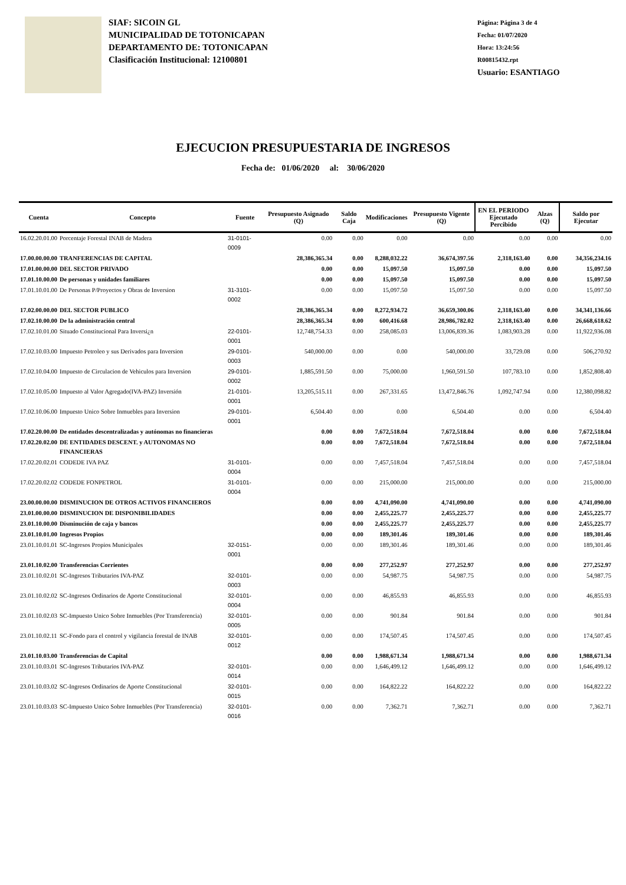SIAF: SICOIN GL
MUNICIPALIDAD DE TOTONICAPAN
DEPARTAMENTO DE: TOTONICAPAN
Clasificación Institucional: 12100801
Página: Página 3 de 4
Fecha: 01/07/2020
Hora: 13:24:56
R00815432.rpt
Usuario: ESANTIAGO
EJECUCION PRESUPUESTARIA DE INGRESOS
Fecha de: 01/06/2020 al: 30/06/2020
| Cuenta | Concepto | Fuente | Presupuesto Asignado (Q) | Saldo Caja | Modificaciones | Presupuesto Vigente (Q) | EN EL PERIODO Ejecutado Percibido | Alzas (Q) | Saldo por Ejecutar |
| --- | --- | --- | --- | --- | --- | --- | --- | --- | --- |
| 16.02.20.01.00 | Porcentaje Forestal INAB de Madera | 31-0101-0009 | 0.00 | 0.00 | 0.00 | 0.00 | 0.00 | 0.00 | 0.00 |
| 17.00.00.00.00 | TRANFERENCIAS DE CAPITAL | | 28,386,365.34 | 0.00 | 8,288,032.22 | 36,674,397.56 | 2,318,163.40 | 0.00 | 34,356,234.16 |
| 17.01.00.00.00 | DEL SECTOR PRIVADO | | 0.00 | 0.00 | 15,097.50 | 15,097.50 | 0.00 | 0.00 | 15,097.50 |
| 17.01.10.00.00 | De personas y unidades familiares | | 0.00 | 0.00 | 15,097.50 | 15,097.50 | 0.00 | 0.00 | 15,097.50 |
| 17.01.10.01.00 | De Personas P/Proyectos y Obras de Inversion | 31-3101-0002 | 0.00 | 0.00 | 15,097.50 | 15,097.50 | 0.00 | 0.00 | 15,097.50 |
| 17.02.00.00.00 | DEL SECTOR PUBLICO | | 28,386,365.34 | 0.00 | 8,272,934.72 | 36,659,300.06 | 2,318,163.40 | 0.00 | 34,341,136.66 |
| 17.02.10.00.00 | De la administración central | | 28,386,365.34 | 0.00 | 600,416.68 | 28,986,782.02 | 2,318,163.40 | 0.00 | 26,668,618.62 |
| 17.02.10.01.00 | Situado Constitucional Para Inversi¿n | 22-0101-0001 | 12,748,754.33 | 0.00 | 258,085.03 | 13,006,839.36 | 1,083,903.28 | 0.00 | 11,922,936.08 |
| 17.02.10.03.00 | Impuesto Petroleo y sus Derivados para Inversion | 29-0101-0003 | 540,000.00 | 0.00 | 0.00 | 540,000.00 | 33,729.08 | 0.00 | 506,270.92 |
| 17.02.10.04.00 | Impuesto de Circulacion de Vehiculos para Inversion | 29-0101-0002 | 1,885,591.50 | 0.00 | 75,000.00 | 1,960,591.50 | 107,783.10 | 0.00 | 1,852,808.40 |
| 17.02.10.05.00 | Impuesto al Valor Agregado(IVA-PAZ) Inversión | 21-0101-0001 | 13,205,515.11 | 0.00 | 267,331.65 | 13,472,846.76 | 1,092,747.94 | 0.00 | 12,380,098.82 |
| 17.02.10.06.00 | Impuesto Unico Sobre Inmuebles para Inversion | 29-0101-0001 | 6,504.40 | 0.00 | 0.00 | 6,504.40 | 0.00 | 0.00 | 6,504.40 |
| 17.02.20.00.00 | De entidades descentralizadas y autónomas no financieras | | 0.00 | 0.00 | 7,672,518.04 | 7,672,518.04 | 0.00 | 0.00 | 7,672,518.04 |
| 17.02.20.02.00 | DE ENTIDADES DESCENT. y AUTONOMAS NO FINANCIERAS | | 0.00 | 0.00 | 7,672,518.04 | 7,672,518.04 | 0.00 | 0.00 | 7,672,518.04 |
| 17.02.20.02.01 | CODEDE IVA PAZ | 31-0101-0004 | 0.00 | 0.00 | 7,457,518.04 | 7,457,518.04 | 0.00 | 0.00 | 7,457,518.04 |
| 17.02.20.02.02 | CODEDE FONPETROL | 31-0101-0004 | 0.00 | 0.00 | 215,000.00 | 215,000.00 | 0.00 | 0.00 | 215,000.00 |
| 23.00.00.00.00 | DISMINUCION DE OTROS ACTIVOS FINANCIEROS | | 0.00 | 0.00 | 4,741,090.00 | 4,741,090.00 | 0.00 | 0.00 | 4,741,090.00 |
| 23.01.00.00.00 | DISMINUCION DE DISPONIBILIDADES | | 0.00 | 0.00 | 2,455,225.77 | 2,455,225.77 | 0.00 | 0.00 | 2,455,225.77 |
| 23.01.10.00.00 | Disminución de caja y bancos | | 0.00 | 0.00 | 2,455,225.77 | 2,455,225.77 | 0.00 | 0.00 | 2,455,225.77 |
| 23.01.10.01.00 | Ingresos Propios | | 0.00 | 0.00 | 189,301.46 | 189,301.46 | 0.00 | 0.00 | 189,301.46 |
| 23.01.10.01.01 | SC-Ingresos Propios Municipales | 32-0151-0001 | 0.00 | 0.00 | 189,301.46 | 189,301.46 | 0.00 | 0.00 | 189,301.46 |
| 23.01.10.02.00 | Transferencias Corrientes | | 0.00 | 0.00 | 277,252.97 | 277,252.97 | 0.00 | 0.00 | 277,252.97 |
| 23.01.10.02.01 | SC-Ingresos Tributarios IVA-PAZ | 32-0101-0003 | 0.00 | 0.00 | 54,987.75 | 54,987.75 | 0.00 | 0.00 | 54,987.75 |
| 23.01.10.02.02 | SC-Ingresos Ordinarios de Aporte Constitucional | 32-0101-0004 | 0.00 | 0.00 | 46,855.93 | 46,855.93 | 0.00 | 0.00 | 46,855.93 |
| 23.01.10.02.03 | SC-Impuesto Unico Sobre Inmuebles (Por Transferencia) | 32-0101-0005 | 0.00 | 0.00 | 901.84 | 901.84 | 0.00 | 0.00 | 901.84 |
| 23.01.10.02.11 | SC-Fondo para el control y vigilancia forestal de INAB | 32-0101-0012 | 0.00 | 0.00 | 174,507.45 | 174,507.45 | 0.00 | 0.00 | 174,507.45 |
| 23.01.10.03.00 | Transferencias de Capital | | 0.00 | 0.00 | 1,988,671.34 | 1,988,671.34 | 0.00 | 0.00 | 1,988,671.34 |
| 23.01.10.03.01 | SC-Ingresos Tributarios IVA-PAZ | 32-0101-0014 | 0.00 | 0.00 | 1,646,499.12 | 1,646,499.12 | 0.00 | 0.00 | 1,646,499.12 |
| 23.01.10.03.02 | SC-Ingresos Ordinarios de Aporte Constitucional | 32-0101-0015 | 0.00 | 0.00 | 164,822.22 | 164,822.22 | 0.00 | 0.00 | 164,822.22 |
| 23.01.10.03.03 | SC-Impuesto Unico Sobre Inmuebles (Por Transferencia) | 32-0101-0016 | 0.00 | 0.00 | 7,362.71 | 7,362.71 | 0.00 | 0.00 | 7,362.71 |